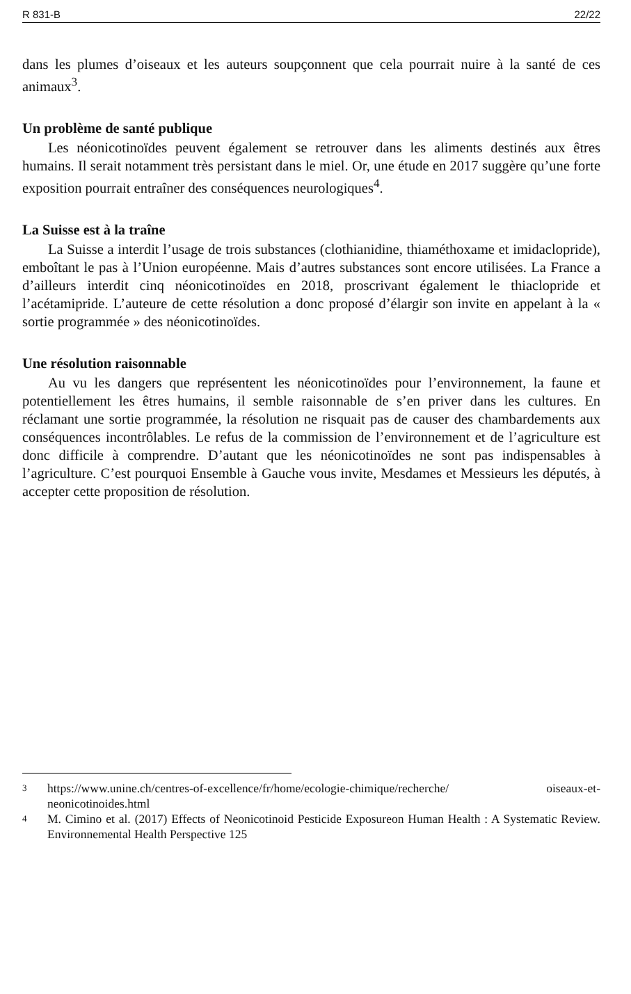R 831-B 22/22
dans les plumes d’oiseaux et les auteurs soupçonnent que cela pourrait nuire à la santé de ces animaux<sup>3</sup>.
Un problème de santé publique
Les néonicotinoïdes peuvent également se retrouver dans les aliments destinés aux êtres humains. Il serait notamment très persistant dans le miel. Or, une étude en 2017 suggère qu’une forte exposition pourrait entraîner des conséquences neurologiques<sup>4</sup>.
La Suisse est à la traîne
La Suisse a interdit l’usage de trois substances (clothianidine, thiaméthoxame et imidaclopride), emboîtant le pas à l’Union européenne. Mais d’autres substances sont encore utilisées. La France a d’ailleurs interdit cinq néonicotinoïdes en 2018, proscrivant également le thiaclopride et l’acétamipride. L’auteure de cette résolution a donc proposé d’élargir son invite en appelant à la « sortie programmée » des néonicotinoïdes.
Une résolution raisonnable
Au vu les dangers que représentent les néonicotinoïdes pour l’environnement, la faune et potentiellement les êtres humains, il semble raisonnable de s’en priver dans les cultures. En réclamant une sortie programmée, la résolution ne risquait pas de causer des chambardements aux conséquences incontrôlables. Le refus de la commission de l’environnement et de l’agriculture est donc difficile à comprendre. D’autant que les néonicotinoïdes ne sont pas indispensables à l’agriculture. C’est pourquoi Ensemble à Gauche vous invite, Mesdames et Messieurs les députés, à accepter cette proposition de résolution.
3 https://www.unine.ch/centres-of-excellence/fr/home/ecologie-chimique/recherche/ oiseaux-et-neonicotinoides.html
4 M. Cimino et al. (2017) Effects of Neonicotinoid Pesticide Exposureon Human Health : A Systematic Review. Environnemental Health Perspective 125